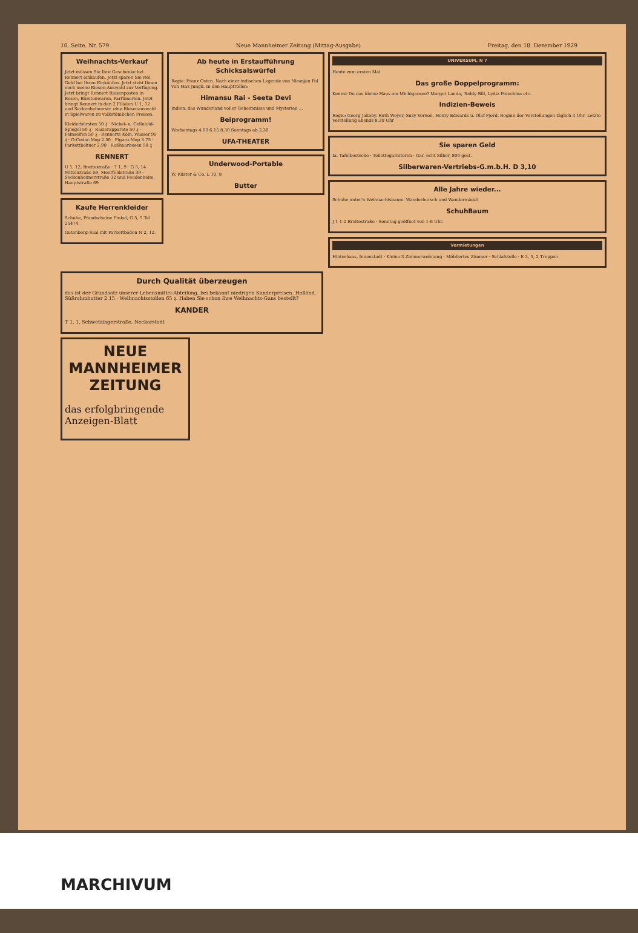10. Seite. Nr. 579 Neue Mannheimer Zeitung (Mittag-Ausgabe) Freitag, den 18. Dezember 1929
Weihnachts-Verkauf
Jetzt müssen Sie Ihre Geschenke bei Rennert einkaufen. Jetzt sparen Sie viel Geld bei Ihren Einkäufen. Jetzt steht Ihnen noch meine Riesen-Auswahl zur Verfügung. Jetzt bringt Rennert Riesenposten in Besen, Bürstenwaren, Parfümerien. Jetzt bringt Rennert in den 2 Filialen U 1, 12 und Seckenheimerstr. eine Riesenauswahl in Spielwaren zu volkstümlichen Preisen.
Kleiderbürsten 50 ₰ · Nickel- u. Celluloid-Spiegel 50 ₰ · Rasierapparate 50 ₰ · Feinseifen 50 ₰ · Rennerts Köln. Wasser 95 ₰ · O-Cedar-Mop 2.50 · Figaro-Mop 3.75 · Parkettbohner 2.90 · Roßhaarbesen 98 ₰
RENNERT
U 1, 12, Breitestraße · T 1, 9 · G 5, 14 · Mittelstraße 59, Meerfeldstraße 39 · Seckenheimerstraße 32 und Feudenheim, Hauptstraße 69
Kaufe Herrenkleider
Schuhe, Pfandscheine Finkel, G 5, 5 Tel. 25474.
Gutenberg-Saal mit Parkettboden N 2, 12.
Ab heute in Erstaufführung
Schicksalswürfel
Regie: Franz Osten. Nach einer indischen Legende von Niranjan Pal von Max Jungk. In den Hauptrollen:
Himansu Rai - Seeta Devi
Indien, das Wunderland voller Geheimnisse und Mysterien ...
Beiprogramm!
Wochentags 4.00 6.15 8.30 Sonntags ab 2.30
UFA-THEATER
Underwood-Portable
W. Küster & Co. L 10, 8
Butter
UNIVERSUM, N 7
Heute zum ersten Mal
Das große Doppelprogramm:
Kennst Du das kleine Haus am Michigansee? Margot Landa, Teddy Bill, Lydia Potechina etc.
Indizien-Beweis
Regie: Georg Jakoby. Ruth Weyer, Suzy Vernon, Henry Edwards u. Olaf Fjord. Beginn der Vorstellungen täglich 3 Uhr. Letzte Vorstellung abends 8.30 Uhr
Sie sparen Geld
Ia. Tafelbestecke · Toilettegarnituren · Gar. echt Silber, 800 gest.
Silberwaren-Vertriebs-G.m.b.H. D 3,10
Alle Jahre wieder...
Schuhe unter'n Weihnachtsbaum. Wanderbursch und Wandermädel
SchuhBaum
J 1 1-2 Breitestraße · Sonntag geöffnet von 1-6 Uhr.
Vermietungen
Hinterhaus, Innenstadt · Kleine 3 Zimmerwohnung · Möbliertes Zimmer · Schlafstelle · E 3, 5, 2 Treppen
Durch Qualität überzeugen
das ist der Grundsatz unserer Lebensmittel-Abteilung, bei bekannt niedrigen Kanderpreisen. Holländ. Süßrahmbutter 2.15 · Weihnachtsstollen 65 ₰. Haben Sie schon Ihre Weihnachts-Gans bestellt?
KANDER
T 1, 1, Schwetzingerstraße, Neckarstadt
NEUE MANNHEIMER ZEITUNG
das erfolgbringende Anzeigen-Blatt
MARCHIVUM